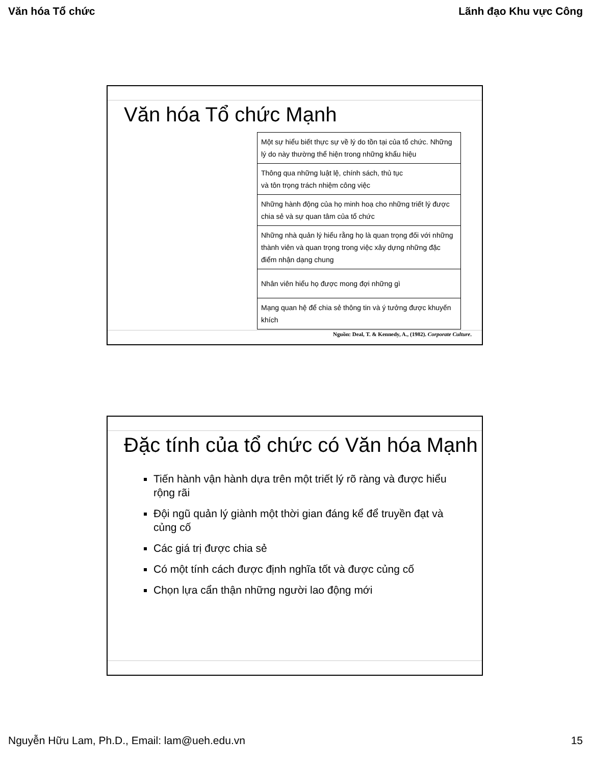Văn hóa Tổ chức Lãnh đạo Khu vực Công
Văn hóa Tổ chức Mạnh
| Một sự hiểu biết thực sự về lý do tồn tại của tổ chức. Những lý do này thường thể hiện trong những khẩu hiệu |
| Thông qua những luật lệ, chính sách, thủ tục và tôn trọng trách nhiệm công việc |
| Những hành động của họ minh hoạ cho những triết lý được chia sẻ và sự quan tâm của tổ chức |
| Những nhà quản lý hiểu rằng họ là quan trọng đối với những thành viên và quan trọng trong việc xây dựng những đặc điểm nhận dạng chung |
| Nhân viên hiểu họ được mong đợi những gì |
| Mạng quan hệ để chia sẻ thông tin và ý tưởng được khuyến khích |
Nguồn: Deal, T. & Kennedy, A., (1982). Corporate Culture.
Đặc tính của tổ chức có Văn hóa Mạnh
Tiến hành vận hành dựa trên một triết lý rõ ràng và được hiểu rộng rãi
Đội ngũ quản lý giành một thời gian đáng kể để truyền đạt và củng cố
Các giá trị được chia sẻ
Có một tính cách được định nghĩa tốt và được củng cố
Chọn lựa cẩn thận những người lao động mới
Nguyễn Hữu Lam, Ph.D., Email: lam@ueh.edu.vn 15